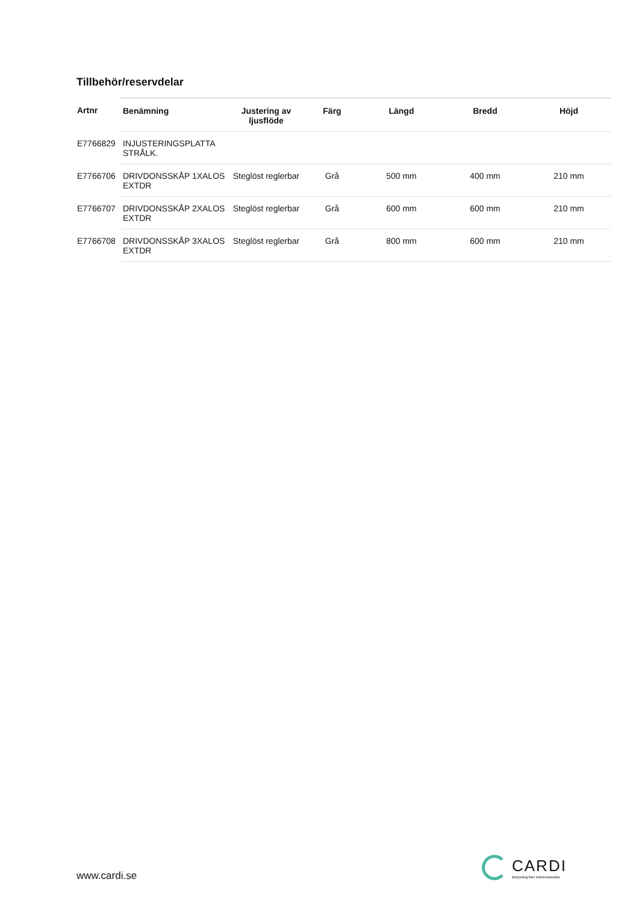Tillbehör/reservdelar
| Artnr | Benämning | Justering av ljusflöde | Färg | Längd | Bredd | Höjd |
| --- | --- | --- | --- | --- | --- | --- |
| E7766829 | INJUSTERINGSPLATTA STRÅLK. | | | | | |
| E7766706 | DRIVDONSSKÅP 1XALOS EXTDR | Steglöst reglerbar | Grå | 500 mm | 400 mm | 210 mm |
| E7766707 | DRIVDONSSKÅP 2XALOS EXTDR | Steglöst reglerbar | Grå | 600 mm | 600 mm | 210 mm |
| E7766708 | DRIVDONSSKÅP 3XALOS EXTDR | Steglöst reglerbar | Grå | 800 mm | 600 mm | 210 mm |
www.cardi.se
CARDI
Belysning från Elektroskandia